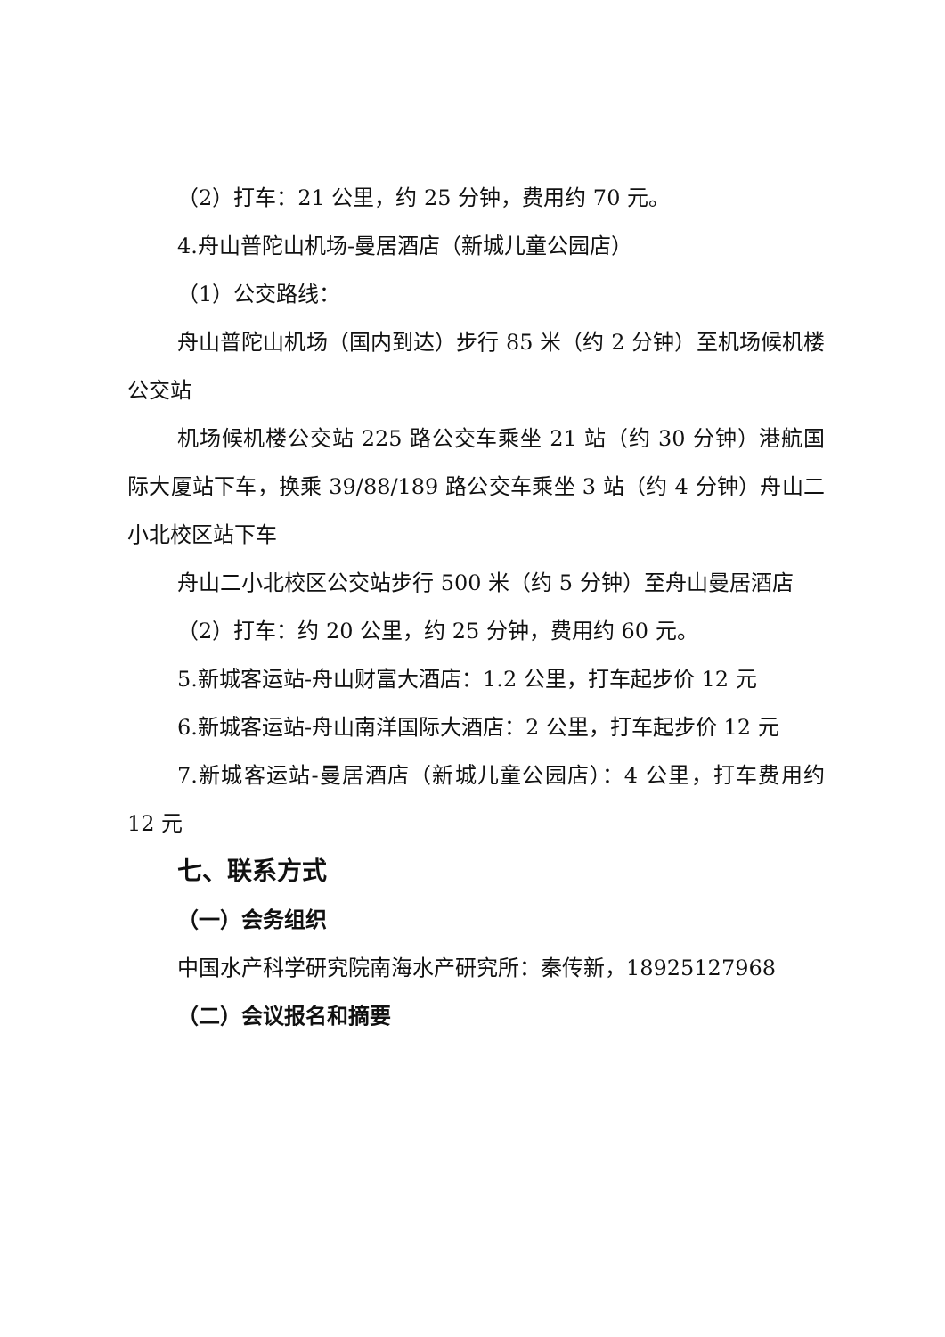（2）打车：21 公里，约 25 分钟，费用约 70 元。
4.舟山普陀山机场-曼居酒店（新城儿童公园店）
（1）公交路线：
舟山普陀山机场（国内到达）步行 85 米（约 2 分钟）至机场候机楼公交站
机场候机楼公交站 225 路公交车乘坐 21 站（约 30 分钟）港航国际大厦站下车，换乘 39/88/189 路公交车乘坐 3 站（约 4 分钟）舟山二小北校区站下车
舟山二小北校区公交站步行 500 米（约 5 分钟）至舟山曼居酒店
（2）打车：约 20 公里，约 25 分钟，费用约 60 元。
5.新城客运站-舟山财富大酒店：1.2 公里，打车起步价 12 元
6.新城客运站-舟山南洋国际大酒店：2 公里，打车起步价 12 元
7.新城客运站-曼居酒店（新城儿童公园店）：4 公里，打车费用约 12 元
七、联系方式
（一）会务组织
中国水产科学研究院南海水产研究所：秦传新，18925127968
（二）会议报名和摘要